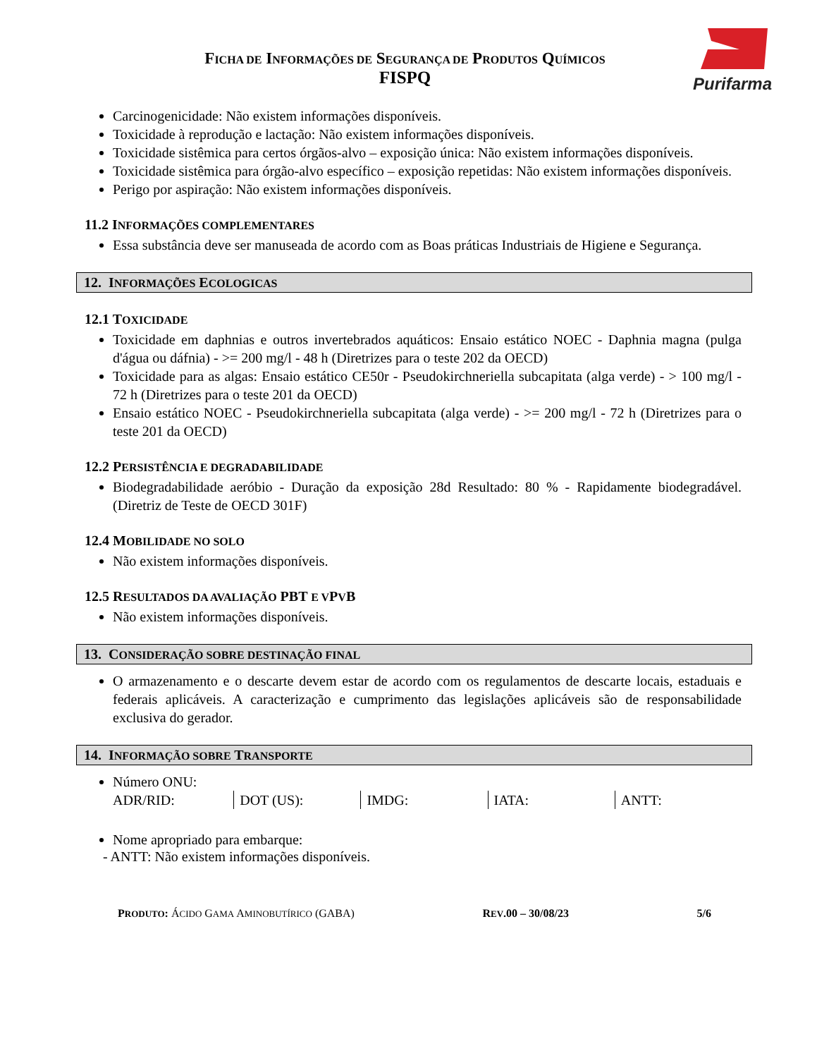FICHA DE INFORMAÇÕES DE SEGURANÇA DE PRODUTOS QUÍMICOS
FISPQ
Purifarma
Carcinogenicidade: Não existem informações disponíveis.
Toxicidade à reprodução e lactação: Não existem informações disponíveis.
Toxicidade sistêmica para certos órgãos-alvo – exposição única: Não existem informações disponíveis.
Toxicidade sistêmica para órgão-alvo específico – exposição repetidas: Não existem informações disponíveis.
Perigo por aspiração: Não existem informações disponíveis.
11.2 INFORMAÇÕES COMPLEMENTARES
Essa substância deve ser manuseada de acordo com as Boas práticas Industriais de Higiene e Segurança.
12. INFORMAÇÕES ECOLOGICAS
12.1 TOXICIDADE
Toxicidade em daphnias e outros invertebrados aquáticos: Ensaio estático NOEC - Daphnia magna (pulga d'água ou dáfnia) - >= 200 mg/l - 48 h (Diretrizes para o teste 202 da OECD)
Toxicidade para as algas: Ensaio estático CE50r - Pseudokirchneriella subcapitata (alga verde) - > 100 mg/l - 72 h (Diretrizes para o teste 201 da OECD)
Ensaio estático NOEC - Pseudokirchneriella subcapitata (alga verde) - >= 200 mg/l - 72 h (Diretrizes para o teste 201 da OECD)
12.2 PERSISTÊNCIA E DEGRADABILIDADE
Biodegradabilidade aeróbio - Duração da exposição 28d Resultado: 80 % - Rapidamente biodegradável. (Diretriz de Teste de OECD 301F)
12.4 MOBILIDADE NO SOLO
Não existem informações disponíveis.
12.5 RESULTADOS DA AVALIAÇÃO PBT E VPVB
Não existem informações disponíveis.
13. CONSIDERAÇÃO SOBRE DESTINAÇÃO FINAL
O armazenamento e o descarte devem estar de acordo com os regulamentos de descarte locais, estaduais e federais aplicáveis. A caracterização e cumprimento das legislações aplicáveis são de responsabilidade exclusiva do gerador.
14. INFORMAÇÃO SOBRE TRANSPORTE
Número ONU:
ADR/RID: DOT (US): IMDG: IATA: ANTT:
Nome apropriado para embarque:
- ANTT: Não existem informações disponíveis.
PRODUTO: ÁCIDO GAMA AMINOBUTÍRICO (GABA) REV.00 – 30/08/23 5/6